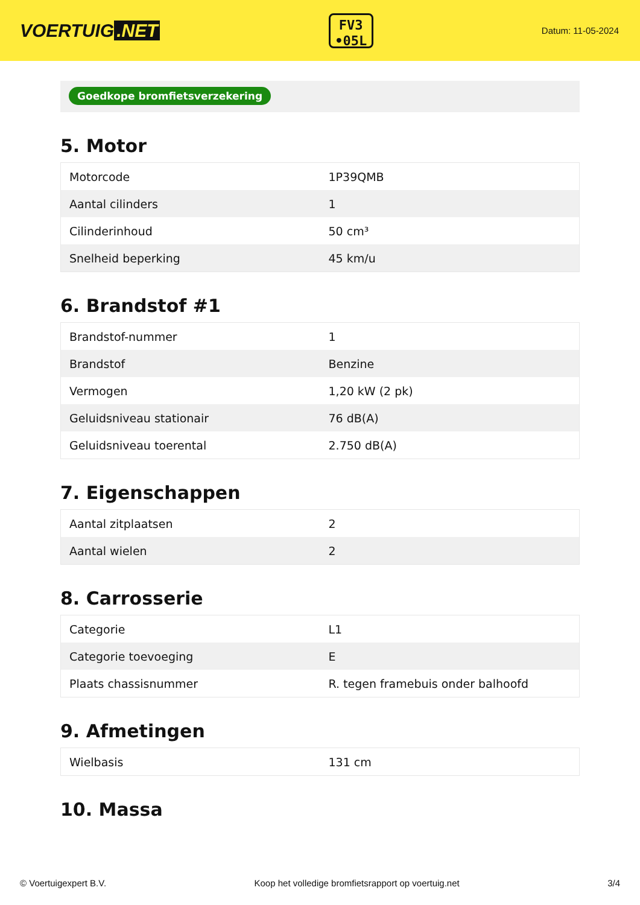VOERTUIG.NET
FV3
•05L
Datum: 11-05-2024
Goedkope bromfietsverzekering
5. Motor
| Motorcode | 1P39QMB |
| Aantal cilinders | 1 |
| Cilinderinhoud | 50 cm³ |
| Snelheid beperking | 45 km/u |
6. Brandstof #1
| Brandstof-nummer | 1 |
| Brandstof | Benzine |
| Vermogen | 1,20 kW (2 pk) |
| Geluidsniveau stationair | 76 dB(A) |
| Geluidsniveau toerental | 2.750 dB(A) |
7. Eigenschappen
| Aantal zitplaatsen | 2 |
| Aantal wielen | 2 |
8. Carrosserie
| Categorie | L1 |
| Categorie toevoeging | E |
| Plaats chassisnummer | R. tegen framebuis onder balhoofd |
9. Afmetingen
| Wielbasis | 131 cm |
10. Massa
© Voertuigexpert B.V. Koop het volledige bromfietsrapport op voertuig.net 3/4